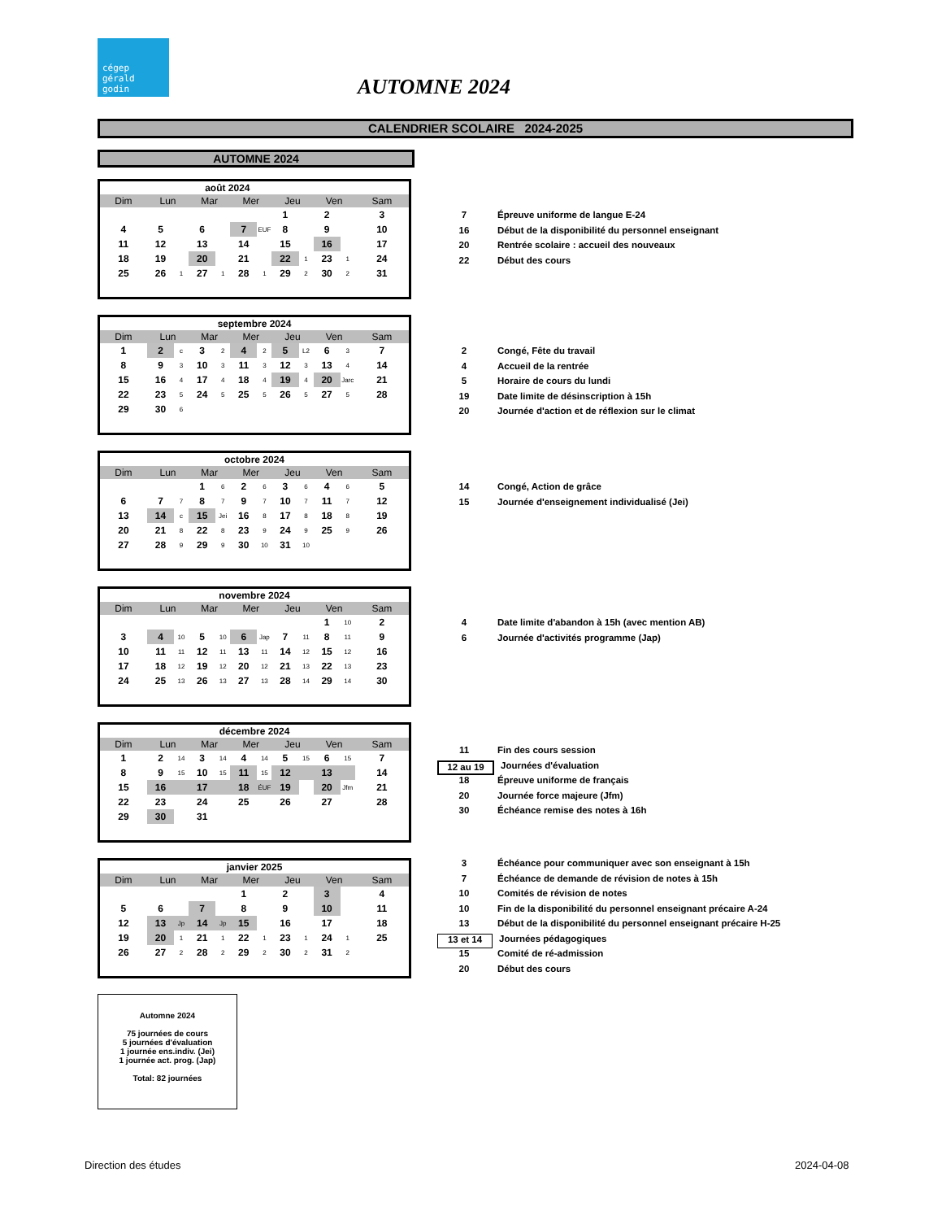cégep
gérald
godin
AUTOMNE 2024
CALENDRIER SCOLAIRE 2024-2025
AUTOMNE 2024
| août 2024 | | | | | | | | | | | |
| --- | --- | --- | --- | --- | --- | --- | --- | --- | --- | --- | --- |
| Dim | Lun | | Mar | | Mer | | Jeu | | Ven | | Sam |
| | | | | | | | 1 | | 2 | | 3 |
| 4 | 5 | | 6 | | 7 | EUF | 8 | | 9 | | 10 |
| 11 | 12 | | 13 | | 14 | | 15 | | 16 | | 17 |
| 18 | 19 | | 20 | | 21 | | 22 | 1 | 23 | 1 | 24 |
| 25 | 26 | 1 | 27 | 1 | 28 | 1 | 29 | 2 | 30 | 2 | 31 |
7 Épreuve uniforme de langue E-24
16 Début de la disponibilité du personnel enseignant
20 Rentrée scolaire : accueil des nouveaux
22 Début des cours
| septembre 2024 | | | | | | | | | | | |
| --- | --- | --- | --- | --- | --- | --- | --- | --- | --- | --- | --- |
| Dim | Lun | | Mar | | Mer | | Jeu | | Ven | | Sam |
| 1 | 2 | c | 3 | 2 | 4 | 2 | 5 | L2 | 6 | 3 | 7 |
| 8 | 9 | 3 | 10 | 3 | 11 | 3 | 12 | 3 | 13 | 4 | 14 |
| 15 | 16 | 4 | 17 | 4 | 18 | 4 | 19 | 4 | 20 | Jarc | 21 |
| 22 | 23 | 5 | 24 | 5 | 25 | 5 | 26 | 5 | 27 | 5 | 28 |
| 29 | 30 | 6 | | | | | | | | | |
2 Congé, Fête du travail
4 Accueil de la rentrée
5 Horaire de cours du lundi
19 Date limite de désinscription à 15h
20 Journée d'action et de réflexion sur le climat
| octobre 2024 | | | | | | | | | | | |
| --- | --- | --- | --- | --- | --- | --- | --- | --- | --- | --- | --- |
| Dim | Lun | | Mar | | Mer | | Jeu | | Ven | | Sam |
| | | | 1 | 6 | 2 | 6 | 3 | 6 | 4 | 6 | 5 |
| 6 | 7 | 7 | 8 | 7 | 9 | 7 | 10 | 7 | 11 | 7 | 12 |
| 13 | 14 | c | 15 | Jei | 16 | 8 | 17 | 8 | 18 | 8 | 19 |
| 20 | 21 | 8 | 22 | 8 | 23 | 9 | 24 | 9 | 25 | 9 | 26 |
| 27 | 28 | 9 | 29 | 9 | 30 | 10 | 31 | 10 | | | |
14 Congé, Action de grâce
15 Journée d'enseignement individualisé (Jei)
| novembre 2024 | | | | | | | | | | | |
| --- | --- | --- | --- | --- | --- | --- | --- | --- | --- | --- | --- |
| Dim | Lun | | Mar | | Mer | | Jeu | | Ven | | Sam |
| | | | | | | | | | 1 | 10 | 2 |
| 3 | 4 | 10 | 5 | 10 | 6 | Jap | 7 | 11 | 8 | 11 | 9 |
| 10 | 11 | 11 | 12 | 11 | 13 | 11 | 14 | 12 | 15 | 12 | 16 |
| 17 | 18 | 12 | 19 | 12 | 20 | 12 | 21 | 13 | 22 | 13 | 23 |
| 24 | 25 | 13 | 26 | 13 | 27 | 13 | 28 | 14 | 29 | 14 | 30 |
4 Date limite d'abandon à 15h (avec mention AB)
6 Journée d'activités programme (Jap)
| décembre 2024 | | | | | | | | | | | |
| --- | --- | --- | --- | --- | --- | --- | --- | --- | --- | --- | --- |
| Dim | Lun | | Mar | | Mer | | Jeu | | Ven | | Sam |
| 1 | 2 | 14 | 3 | 14 | 4 | 14 | 5 | 15 | 6 | 15 | 7 |
| 8 | 9 | 15 | 10 | 15 | 11 | 15 | 12 | | 13 | | 14 |
| 15 | 16 | | 17 | | 18 | ÉUF | 19 | | 20 | Jfm | 21 |
| 22 | 23 | | 24 | | 25 | | 26 | | 27 | | 28 |
| 29 | 30 | | 31 | | | | | | | | |
11 Fin des cours session
12 au 19 Journées d'évaluation
18 Épreuve uniforme de français
20 Journée force majeure (Jfm)
30 Échéance remise des notes à 16h
| janvier 2025 | | | | | | | | | | | |
| --- | --- | --- | --- | --- | --- | --- | --- | --- | --- | --- | --- |
| Dim | Lun | | Mar | | Mer | | Jeu | | Ven | | Sam |
| | | | | | 1 | | 2 | | 3 | | 4 |
| 5 | 6 | | 7 | | 8 | | 9 | | 10 | | 11 |
| 12 | 13 | Jp | 14 | Jp | 15 | | 16 | | 17 | | 18 |
| 19 | 20 | 1 | 21 | 1 | 22 | 1 | 23 | 1 | 24 | 1 | 25 |
| 26 | 27 | 2 | 28 | 2 | 29 | 2 | 30 | 2 | 31 | 2 | |
3 Échéance pour communiquer avec son enseignant à 15h
7 Échéance de demande de révision de notes à 15h
10 Comités de révision de notes
10 Fin de la disponibilité du personnel enseignant précaire A-24
13 Début de la disponibilité du personnel enseignant précaire H-25
13 et 14 Journées pédagogiques
15 Comité de ré-admission
20 Début des cours
Automne 2024
75 journées de cours
5 journées d'évaluation
1 journée ens.indiv. (Jei)
1 journée act. prog. (Jap)
Total: 82 journées
Direction des études 2024-04-08